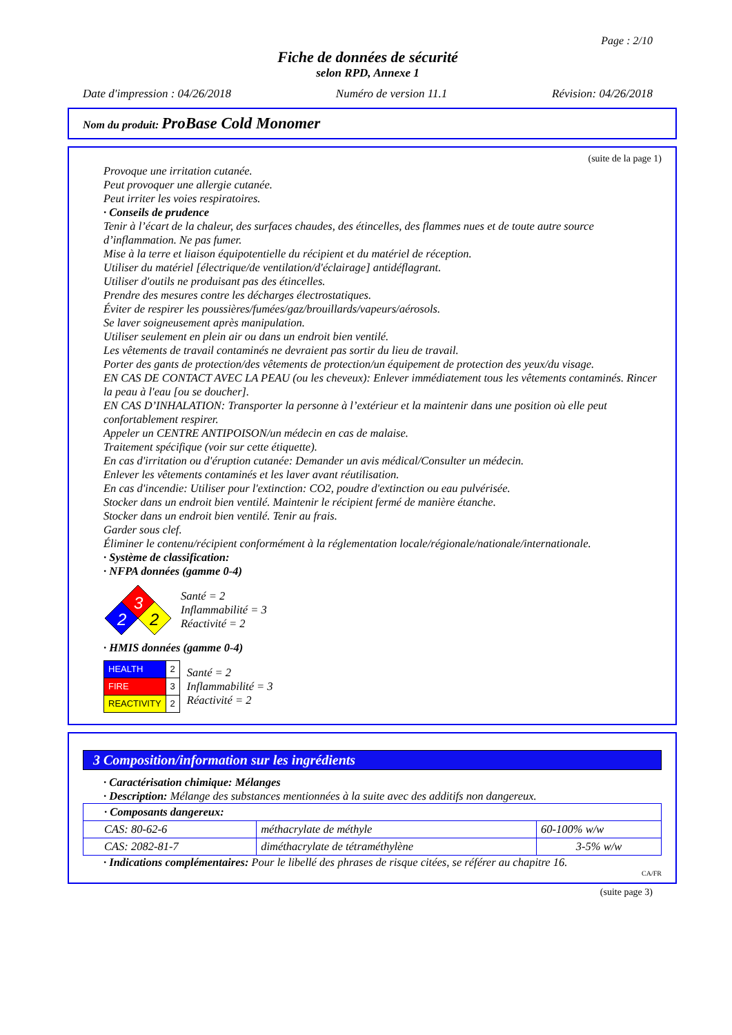Page : 2/10
Fiche de données de sécurité
selon RPD, Annexe 1
Date d'impression : 04/26/2018 Numéro de version 11.1 Révision: 04/26/2018
Nom du produit: ProBase Cold Monomer
(suite de la page 1)
Provoque une irritation cutanée.
Peut provoquer une allergie cutanée.
Peut irriter les voies respiratoires.
· Conseils de prudence
Tenir à l’écart de la chaleur, des surfaces chaudes, des étincelles, des flammes nues et de toute autre source d’inflammation. Ne pas fumer.
Mise à la terre et liaison équipotentielle du récipient et du matériel de réception.
Utiliser du matériel [électrique/de ventilation/d'éclairage] antidéflagrant.
Utiliser d'outils ne produisant pas des étincelles.
Prendre des mesures contre les décharges électrostatiques.
Éviter de respirer les poussières/fumées/gaz/brouillards/vapeurs/aérosols.
Se laver soigneusement après manipulation.
Utiliser seulement en plein air ou dans un endroit bien ventilé.
Les vêtements de travail contaminés ne devraient pas sortir du lieu de travail.
Porter des gants de protection/des vêtements de protection/un équipement de protection des yeux/du visage.
EN CAS DE CONTACT AVEC LA PEAU (ou les cheveux): Enlever immédiatement tous les vêtements contaminés. Rincer la peau à l'eau [ou se doucher].
EN CAS D’INHALATION: Transporter la personne à l’extérieur et la maintenir dans une position où elle peut confortablement respirer.
Appeler un CENTRE ANTIPOISON/un médecin en cas de malaise.
Traitement spécifique (voir sur cette étiquette).
En cas d'irritation ou d'éruption cutanée: Demander un avis médical/Consulter un médecin.
Enlever les vêtements contaminés et les laver avant réutilisation.
En cas d'incendie: Utiliser pour l'extinction: CO2, poudre d'extinction ou eau pulvérisée.
Stocker dans un endroit bien ventilé. Maintenir le récipient fermé de manière étanche.
Stocker dans un endroit bien ventilé. Tenir au frais.
Garder sous clef.
Éliminer le contenu/récipient conformément à la réglementation locale/régionale/nationale/internationale.
· Système de classification:
· NFPA données (gamme 0-4)
3
2
2
Santé = 2
Inflammabilité = 3
Réactivité = 2
· HMIS données (gamme 0-4)
| HEALTH | 2 |
| FIRE | 3 |
| REACTIVITY | 2 |
Santé = 2
Inflammabilité = 3
Réactivité = 2
3 Composition/information sur les ingrédients
· Caractérisation chimique: Mélanges
· Description: Mélange des substances mentionnées à la suite avec des additifs non dangereux.
| · Composants dangereux: | | |
| CAS: 80-62-6 | méthacrylate de méthyle | 60-100% w/w |
| CAS: 2082-81-7 | diméthacrylate de tétraméthylène | 3-5% w/w |
· Indications complémentaires: Pour le libellé des phrases de risque citées, se référer au chapitre 16.
CA/FR
(suite page 3)